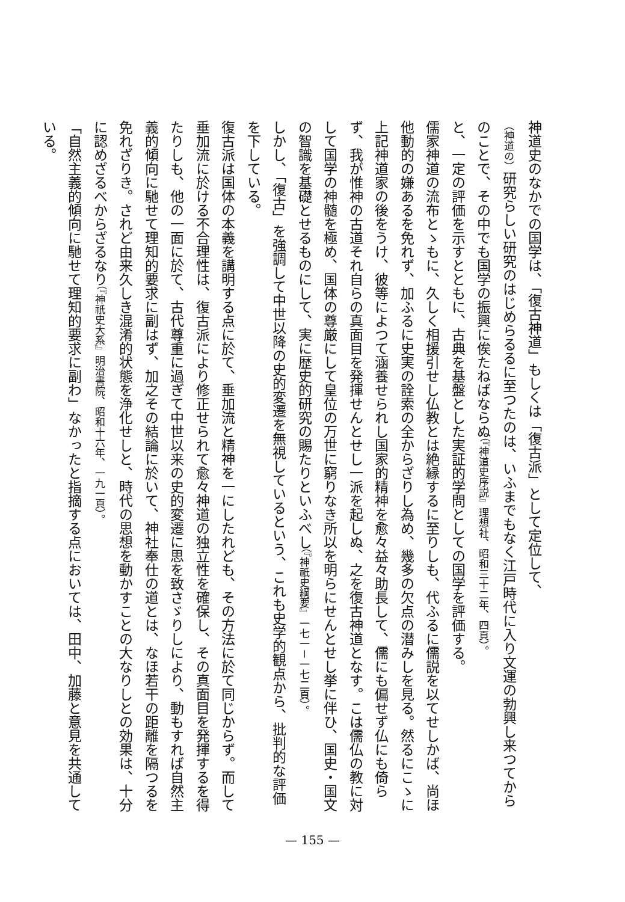神道史のなかでの国学は、「復古神道」もしくは「復古派」として定位して、
（神道の）研究らしい研究のはじめらるるに至つたのは、いふまでもなく江戸時代に入り文運の勃興し来つてから
のことで、その中でも国学の振興に俟たねばならぬ（『神道史序説』理想社、昭和三十二年、四頁）。
と、一定の評価を示すとともに、古典を基盤とした実証的学問としての国学を評価する。
儒家神道の流布とゝもに、久しく相援引せし仏教とは絶縁するに至りしも、代ふるに儒説を以てせしかば、尚ほ他動的の嫌あるを免れず、加ふるに史実の詮索の全からざりし為め、幾多の欠点の潜みしを見る。然るにこゝに上記神道家の後をうけ、彼等によつて涵養せられし国家的精神を愈々益々助長して、儒にも偏せず仏にも倚らず、我が惟神の古道それ自らの真面目を発揮せんとせし一派を起しぬ、之を復古神道となす。こは儒仏の教に対して国学の神髄を極め、国体の尊厳にして皇位の万世に窮りなき所以を明らにせんとせし挙に伴ひ、国史・国文の智識を基礎とせるものにして、実に歴史的研究の賜たりといふべし（『神祇史綱要』一七一－一七二頁）。
しかし、「復古」を強調して中世以降の史的変遷を無視しているという、これも史学的観点から、批判的な評価を下している。
復古派は国体の本義を講明する点に於て、垂加流と精神を一にしたれども、その方法に於て同じからず。而して垂加流に於ける不合理性は、復古派により修正せられて愈々神道の独立性を確保し、その真面目を発揮するを得たりしも、他の一面に於て、古代尊重に過ぎて中世以来の史的変遷に思を致さゞりしにより、動もすれば自然主義的傾向に馳せて理知的要求に副はず、加之その結論に於いて、神社奉仕の道とは、なほ若干の距離を隔つるを免れざりき。されど由来久しき混淆的状態を浄化せしと、時代の思想を動かすことの大なりしとの効果は、十分に認めざるべからざるなり（『神祇史大系』明治書院、昭和十六年、一九一頁）。
「自然主義的傾向に馳せて理知的要求に副わ」なかったと指摘する点においては、田中、加藤と意見を共通している。
— 155 —